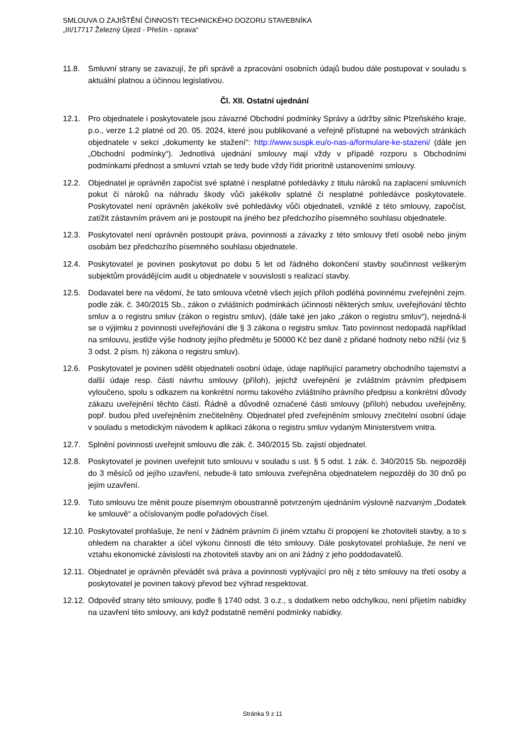SMLOUVA O ZAJIŠTĚNÍ ČINNOSTI TECHNICKÉHO DOZORU STAVEBNÍKA
„III/17717 Železný Újezd - Přešín - oprava“
11.8. Smluvní strany se zavazují, že při správě a zpracování osobních údajů budou dále postupovat v souladu s aktuální platnou a účinnou legislativou.
Čl. XII. Ostatní ujednání
12.1. Pro objednatele i poskytovatele jsou závazné Obchodní podmínky Správy a údržby silnic Plzeňského kraje, p.o., verze 1.2 platné od 20. 05. 2024, které jsou publikované a veřejně přístupné na webových stránkách objednatele v sekci „dokumenty ke stažení“: http://www.suspk.eu/o-nas-a/formulare-ke-stazeni/ (dále jen „Obchodní podmínky“). Jednotlivá ujednání smlouvy mají vždy v případě rozporu s Obchodními podmínkami přednost a smluvní vztah se tedy bude vždy řídit prioritně ustanoveními smlouvy.
12.2. Objednatel je oprávněn započíst své splatné i nesplatné pohledávky z titulu nároků na zaplacení smluvních pokut či nároků na náhradu škody vůči jakékoliv splatné či nesplatné pohledávce poskytovatele. Poskytovatel není oprávněn jakékoliv své pohledávky vůči objednateli, vzniklé z této smlouvy, započíst, zatížit zástavním právem ani je postoupit na jiného bez předchozího písemného souhlasu objednatele.
12.3. Poskytovatel není oprávněn postoupit práva, povinnosti a závazky z této smlouvy třetí osobě nebo jiným osobám bez předchozího písemného souhlasu objednatele.
12.4. Poskytovatel je povinen poskytovat po dobu 5 let od řádného dokončení stavby součinnost veškerým subjektům provádějícím audit u objednatele v souvislosti s realizací stavby.
12.5. Dodavatel bere na vědomí, že tato smlouva včetně všech jejích příloh podléhá povinnému zveřejnění zejm. podle zák. č. 340/2015 Sb., zákon o zvláštních podmínkách účinnosti některých smluv, uveřejňování těchto smluv a o registru smluv (zákon o registru smluv), (dále také jen jako „zákon o registru smluv“), nejedná-li se o výjimku z povinnosti uveřejňování dle § 3 zákona o registru smluv. Tato povinnost nedopadá například na smlouvu, jestliže výše hodnoty jejího předmětu je 50000 Kč bez daně z přidané hodnoty nebo nižší (viz § 3 odst. 2 písm. h) zákona o registru smluv).
12.6. Poskytovatel je povinen sdělit objednateli osobní údaje, údaje naplňující parametry obchodního tajemství a další údaje resp. části návrhu smlouvy (příloh), jejichž uveřejnění je zvláštním právním předpisem vyloučeno, spolu s odkazem na konkrétní normu takového zvláštního právního předpisu a konkrétní důvody zákazu uveřejnění těchto částí. Řádně a důvodně označené části smlouvy (příloh) nebudou uveřejněny, popř. budou před uveřejněním znečitelněny. Objednatel před zveřejněním smlouvy znečitelní osobní údaje v souladu s metodickým návodem k aplikaci zákona o registru smluv vydaným Ministerstvem vnitra.
12.7. Splnění povinnosti uveřejnit smlouvu dle zák. č. 340/2015 Sb. zajistí objednatel.
12.8. Poskytovatel je povinen uveřejnit tuto smlouvu v souladu s ust. § 5 odst. 1 zák. č. 340/2015 Sb. nejpozději do 3 měsíců od jejího uzavření, nebude-li tato smlouva zveřejněna objednatelem nejpozději do 30 dnů po jejím uzavření.
12.9. Tuto smlouvu lze měnit pouze písemným oboustranně potvrzeným ujednáním výslovně nazvaným „Dodatek ke smlouvě“ a očíslovaným podle pořadových čísel.
12.10.
Poskytovatel prohlašuje, že není v žádném právním či jiném vztahu či propojení ke zhotoviteli stavby, a to s ohledem na charakter a účel výkonu činností dle této smlouvy. Dále poskytovatel prohlašuje, že není ve vztahu ekonomické závislosti na zhotoviteli stavby ani on ani žádný z jeho poddodavatelů.
12.11.
Objednatel je oprávněn převádět svá práva a povinnosti vyplývající pro něj z této smlouvy na třetí osoby a poskytovatel je povinen takový převod bez výhrad respektovat.
12.12.
Odpověď strany této smlouvy, podle § 1740 odst. 3 o.z., s dodatkem nebo odchylkou, není přijetím nabídky na uzavření této smlouvy, ani když podstatně nemění podmínky nabídky.
Stránka 9 z 11